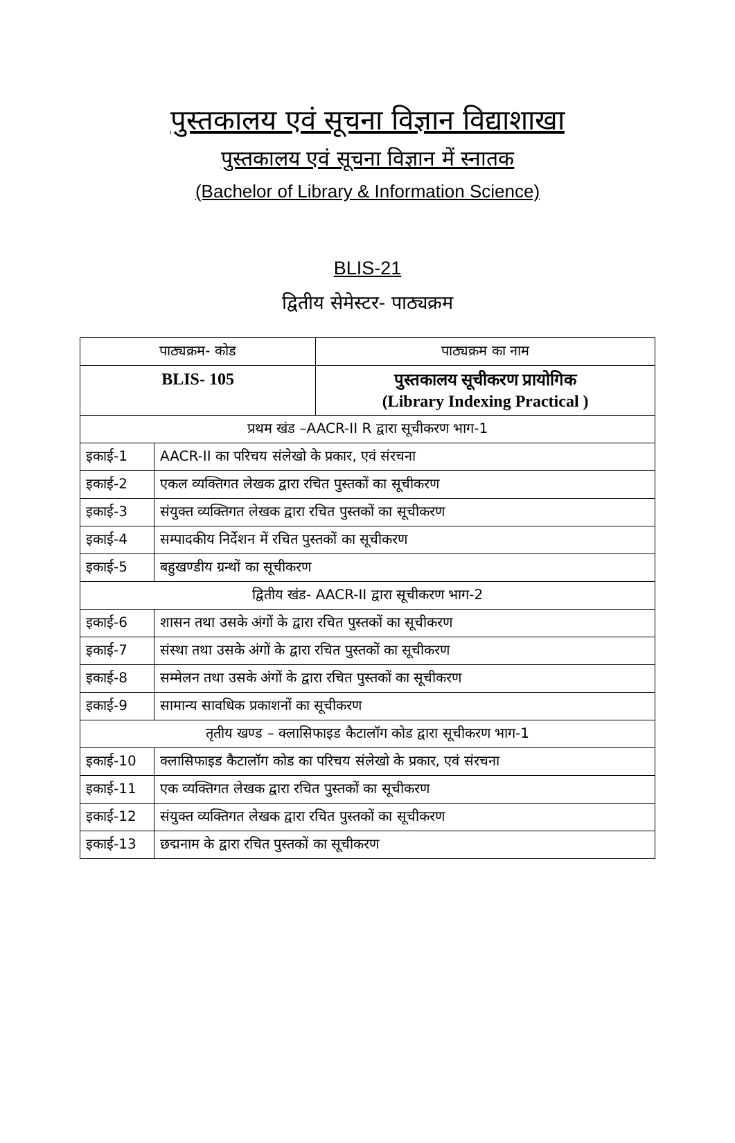पुस्तकालय एवं सूचना विज्ञान विद्याशाखा
पुस्तकालय एवं सूचना विज्ञान में स्नातक
(Bachelor of Library & Information Science)
BLIS-21
द्वितीय सेमेस्टर- पाठ्यक्रम
| पाठ्यक्रम- कोड | | पाठ्यक्रम का नाम |
| BLIS- 105 | | पुस्तकालय सूचीकरण प्रायोगिक (Library Indexing Practical ) |
| प्रथम खंड –AACR-II R द्वारा सूचीकरण भाग-1 | | |
| इकाई-1 | AACR-II का परिचय संलेखो के प्रकार, एवं संरचना | |
| इकाई-2 | एकल व्यक्तिगत लेखक द्वारा रचित पुस्तकों का सूचीकरण | |
| इकाई-3 | संयुक्त व्यक्तिगत लेखक द्वारा रचित पुस्तकों का सूचीकरण | |
| इकाई-4 | सम्पादकीय निर्देशन में रचित पुस्तकों का सूचीकरण | |
| इकाई-5 | बहुखण्डीय ग्रन्थों का सूचीकरण | |
| द्वितीय खंड- AACR-II द्वारा सूचीकरण भाग-2 | | |
| इकाई-6 | शासन तथा उसके अंगों के द्वारा रचित पुस्तकों का सूचीकरण | |
| इकाई-7 | संस्था तथा उसके अंगों के द्वारा रचित पुस्तकों का सूचीकरण | |
| इकाई-8 | सम्मेलन तथा उसके अंगों के द्वारा रचित पुस्तकों का सूचीकरण | |
| इकाई-9 | सामान्य सावधिक प्रकाशनों का सूचीकरण | |
| तृतीय खण्ड – क्लासिफाइड कैटालॉग कोड द्वारा सूचीकरण भाग-1 | | |
| इकाई-10 | क्लासिफाइड कैटालॉग कोड का परिचय संलेखो के प्रकार, एवं संरचना | |
| इकाई-11 | एक व्यक्तिगत लेखक द्वारा रचित पुस्तकों का सूचीकरण | |
| इकाई-12 | संयुक्त व्यक्तिगत लेखक द्वारा रचित पुस्तकों का सूचीकरण | |
| इकाई-13 | छद्मनाम के द्वारा रचित पुस्तकों का सूचीकरण | |